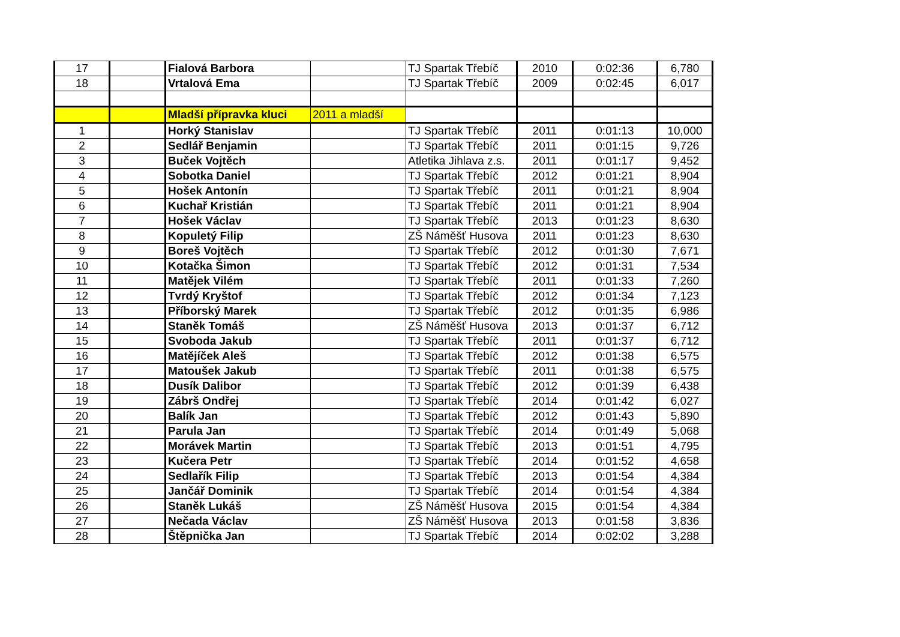| 17 | | Fialová Barbora | | TJ Spartak Třebíč | 2010 | 0:02:36 | 6,780 |
| 18 | | Vrtalová Ema | | TJ Spartak Třebíč | 2009 | 0:02:45 | 6,017 |
| | | Mladší přípravka kluci | 2011 a mladší | | | | |
| 1 | | Horký Stanislav | | TJ Spartak Třebíč | 2011 | 0:01:13 | 10,000 |
| 2 | | Sedlář Benjamin | | TJ Spartak Třebíč | 2011 | 0:01:15 | 9,726 |
| 3 | | Buček Vojtěch | | Atletika Jihlava z.s. | 2011 | 0:01:17 | 9,452 |
| 4 | | Sobotka Daniel | | TJ Spartak Třebíč | 2012 | 0:01:21 | 8,904 |
| 5 | | Hošek Antonín | | TJ Spartak Třebíč | 2011 | 0:01:21 | 8,904 |
| 6 | | Kuchař Kristián | | TJ Spartak Třebíč | 2011 | 0:01:21 | 8,904 |
| 7 | | Hošek Václav | | TJ Spartak Třebíč | 2013 | 0:01:23 | 8,630 |
| 8 | | Kopuletý Filip | | ZŠ Náměšť Husova | 2011 | 0:01:23 | 8,630 |
| 9 | | Boreš Vojtěch | | TJ Spartak Třebíč | 2012 | 0:01:30 | 7,671 |
| 10 | | Kotačka Šimon | | TJ Spartak Třebíč | 2012 | 0:01:31 | 7,534 |
| 11 | | Matějek Vilém | | TJ Spartak Třebíč | 2011 | 0:01:33 | 7,260 |
| 12 | | Tvrdý Kryštof | | TJ Spartak Třebíč | 2012 | 0:01:34 | 7,123 |
| 13 | | Příborský Marek | | TJ Spartak Třebíč | 2012 | 0:01:35 | 6,986 |
| 14 | | Staněk Tomáš | | ZŠ Náměšť Husova | 2013 | 0:01:37 | 6,712 |
| 15 | | Svoboda Jakub | | TJ Spartak Třebíč | 2011 | 0:01:37 | 6,712 |
| 16 | | Matějíček Aleš | | TJ Spartak Třebíč | 2012 | 0:01:38 | 6,575 |
| 17 | | Matoušek Jakub | | TJ Spartak Třebíč | 2011 | 0:01:38 | 6,575 |
| 18 | | Dusík Dalibor | | TJ Spartak Třebíč | 2012 | 0:01:39 | 6,438 |
| 19 | | Zábrš Ondřej | | TJ Spartak Třebíč | 2014 | 0:01:42 | 6,027 |
| 20 | | Balík Jan | | TJ Spartak Třebíč | 2012 | 0:01:43 | 5,890 |
| 21 | | Parula Jan | | TJ Spartak Třebíč | 2014 | 0:01:49 | 5,068 |
| 22 | | Morávek Martin | | TJ Spartak Třebíč | 2013 | 0:01:51 | 4,795 |
| 23 | | Kučera Petr | | TJ Spartak Třebíč | 2014 | 0:01:52 | 4,658 |
| 24 | | Sedlařík Filip | | TJ Spartak Třebíč | 2013 | 0:01:54 | 4,384 |
| 25 | | Jančář Dominik | | TJ Spartak Třebíč | 2014 | 0:01:54 | 4,384 |
| 26 | | Staněk Lukáš | | ZŠ Náměšť Husova | 2015 | 0:01:54 | 4,384 |
| 27 | | Nečada Václav | | ZŠ Náměšť Husova | 2013 | 0:01:58 | 3,836 |
| 28 | | Štěpnička Jan | | TJ Spartak Třebíč | 2014 | 0:02:02 | 3,288 |